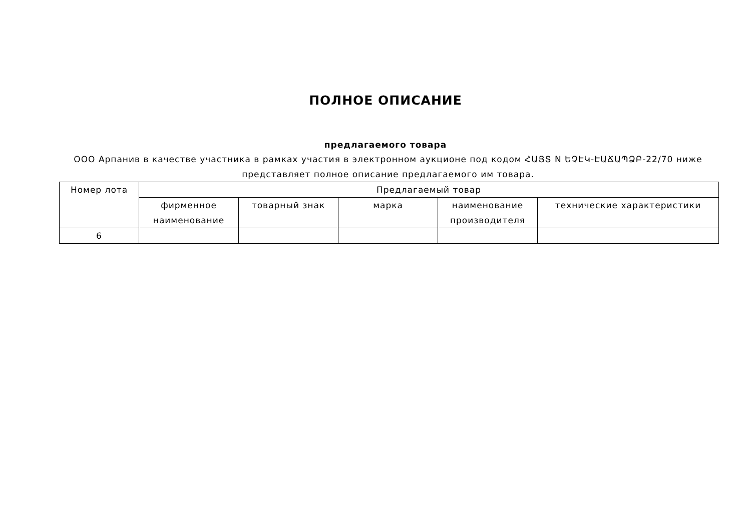ПОЛНОЕ ОПИСАНИЕ
предлагаемого товара
ООО Арпанив в качестве участника в рамках участия в электронном аукционе под кодом ՀԱՅՏ N ԵՉԷԿ-ԷԱՃԱՊՁԲ-22/70 ниже представляет полное описание предлагаемого им товара.
| Номер лота | Предлагаемый товар | | | | |
| --- | --- | --- | --- | --- | --- |
| | фирменное наименование | товарный знак | марка | наименование производителя | технические характеристики |
| 6 | | | | | |